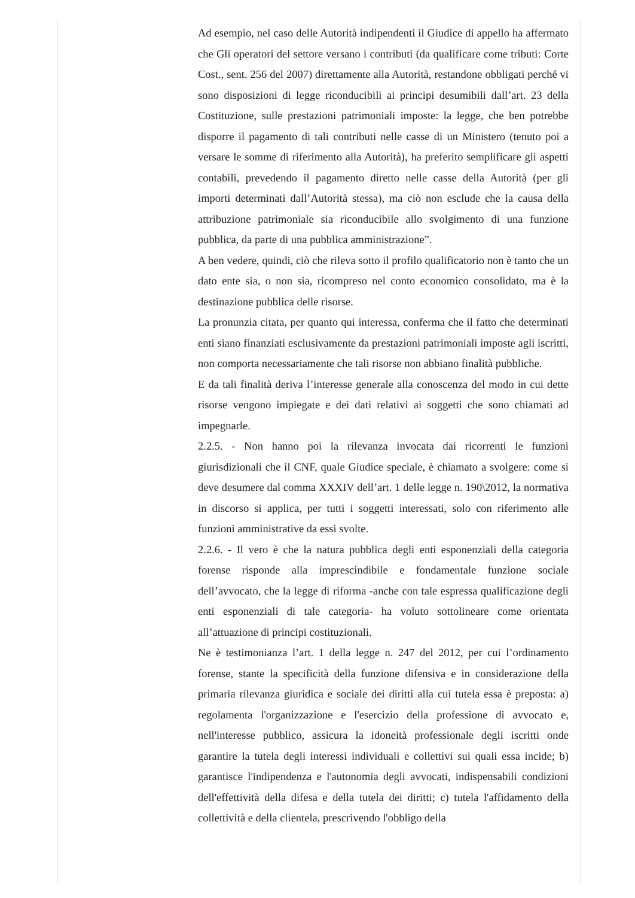Ad esempio, nel caso delle Autorità indipendenti il Giudice di appello ha affermato che Gli operatori del settore versano i contributi (da qualificare come tributi: Corte Cost., sent. 256 del 2007) direttamente alla Autorità, restandone obbligati perché vi sono disposizioni di legge riconducibili ai principi desumibili dall’art. 23 della Costituzione, sulle prestazioni patrimoniali imposte: la legge, che ben potrebbe disporre il pagamento di tali contributi nelle casse di un Ministero (tenuto poi a versare le somme di riferimento alla Autorità), ha preferito semplificare gli aspetti contabili, prevedendo il pagamento diretto nelle casse della Autorità (per gli importi determinati dall’Autorità stessa), ma ciò non esclude che la causa della attribuzione patrimoniale sia riconducibile allo svolgimento di una funzione pubblica, da parte di una pubblica amministrazione”.
A ben vedere, quindi, ciò che rileva sotto il profilo qualificatorio non è tanto che un dato ente sia, o non sia, ricompreso nel conto economico consolidato, ma è la destinazione pubblica delle risorse.
La pronunzia citata, per quanto qui interessa, conferma che il fatto che determinati enti siano finanziati esclusivamente da prestazioni patrimoniali imposte agli iscritti, non comporta necessariamente che tali risorse non abbiano finalità pubbliche.
E da tali finalità deriva l’interesse generale alla conoscenza del modo in cui dette risorse vengono impiegate e dei dati relativi ai soggetti che sono chiamati ad impegnarle.
2.2.5. - Non hanno poi la rilevanza invocata dai ricorrenti le funzioni giurisdizionali che il CNF, quale Giudice speciale, è chiamato a svolgere: come si deve desumere dal comma XXXIV dell’art. 1 delle legge n. 190\2012, la normativa in discorso si applica, per tutti i soggetti interessati, solo con riferimento alle funzioni amministrative da essi svolte.
2.2.6. - Il vero è che la natura pubblica degli enti esponenziali della categoria forense risponde alla imprescindibile e fondamentale funzione sociale dell’avvocato, che la legge di riforma -anche con tale espressa qualificazione degli enti esponenziali di tale categoria- ha voluto sottolineare come orientata all’attuazione di principi costituzionali.
Ne è testimonianza l’art. 1 della legge n. 247 del 2012, per cui l’ordinamento forense, stante la specificità della funzione difensiva e in considerazione della primaria rilevanza giuridica e sociale dei diritti alla cui tutela essa è preposta: a) regolamenta l'organizzazione e l'esercizio della professione di avvocato e, nell'interesse pubblico, assicura la idoneità professionale degli iscritti onde garantire la tutela degli interessi individuali e collettivi sui quali essa incide; b) garantisce l'indipendenza e l'autonomia degli avvocati, indispensabili condizioni dell'effettività della difesa e della tutela dei diritti; c) tutela l'affidamento della collettività e della clientela, prescrivendo l'obbligo della